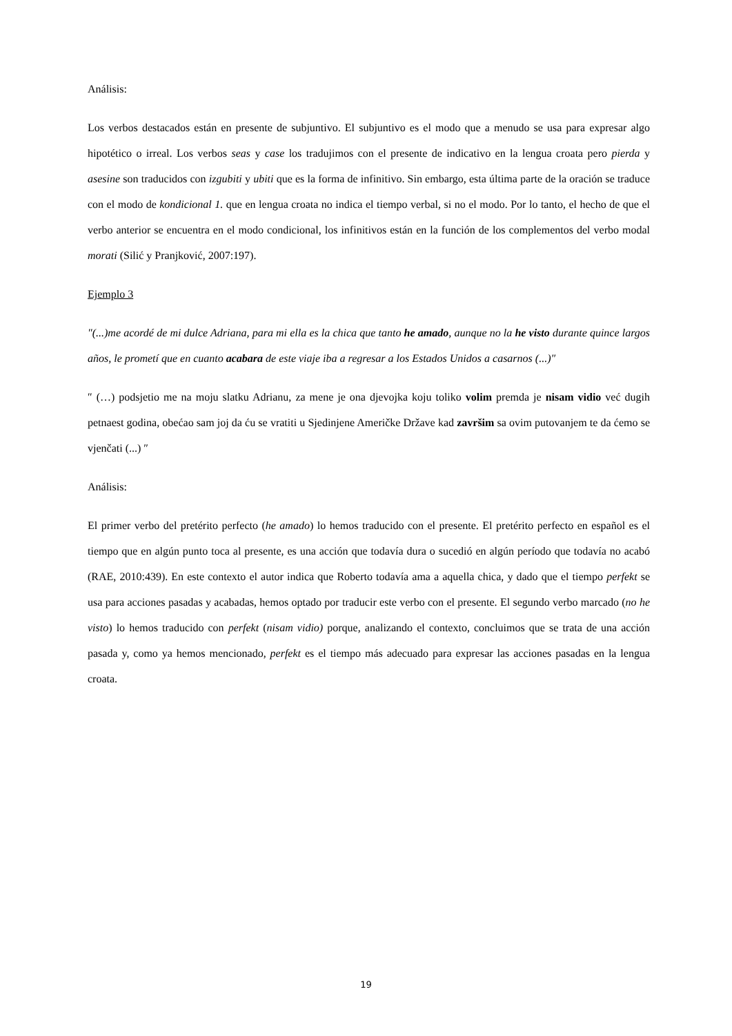Análisis:
Los verbos destacados están en presente de subjuntivo. El subjuntivo es el modo que a menudo se usa para expresar algo hipotético o irreal. Los verbos seas y case los tradujimos con el presente de indicativo en la lengua croata pero pierda y asesine son traducidos con izgubiti y ubiti que es la forma de infinitivo. Sin embargo, esta última parte de la oración se traduce con el modo de kondicional 1. que en lengua croata no indica el tiempo verbal, si no el modo. Por lo tanto, el hecho de que el verbo anterior se encuentra en el modo condicional, los infinitivos están en la función de los complementos del verbo modal morati (Silić y Pranjković, 2007:197).
Ejemplo 3
″(...)me acordé de mi dulce Adriana, para mi ella es la chica que tanto he amado, aunque no la he visto durante quince largos años, le prometí que en cuanto acabara de este viaje iba a regresar a los Estados Unidos a casarnos (...)″
″ (…) podsjetio me na moju slatku Adrianu, za mene je ona djevojka koju toliko volim premda je nisam vidio već dugih petnaest godina, obećao sam joj da ću se vratiti u Sjedinjene Američke Države kad završim sa ovim putovanjem te da ćemo se vjenčati (...) ″
Análisis:
El primer verbo del pretérito perfecto (he amado) lo hemos traducido con el presente. El pretérito perfecto en español es el tiempo que en algún punto toca al presente, es una acción que todavía dura o sucedió en algún período que todavía no acabó (RAE, 2010:439). En este contexto el autor indica que Roberto todavía ama a aquella chica, y dado que el tiempo perfekt se usa para acciones pasadas y acabadas, hemos optado por traducir este verbo con el presente. El segundo verbo marcado (no he visto) lo hemos traducido con perfekt (nisam vidio) porque, analizando el contexto, concluimos que se trata de una acción pasada y, como ya hemos mencionado, perfekt es el tiempo más adecuado para expresar las acciones pasadas en la lengua croata.
19